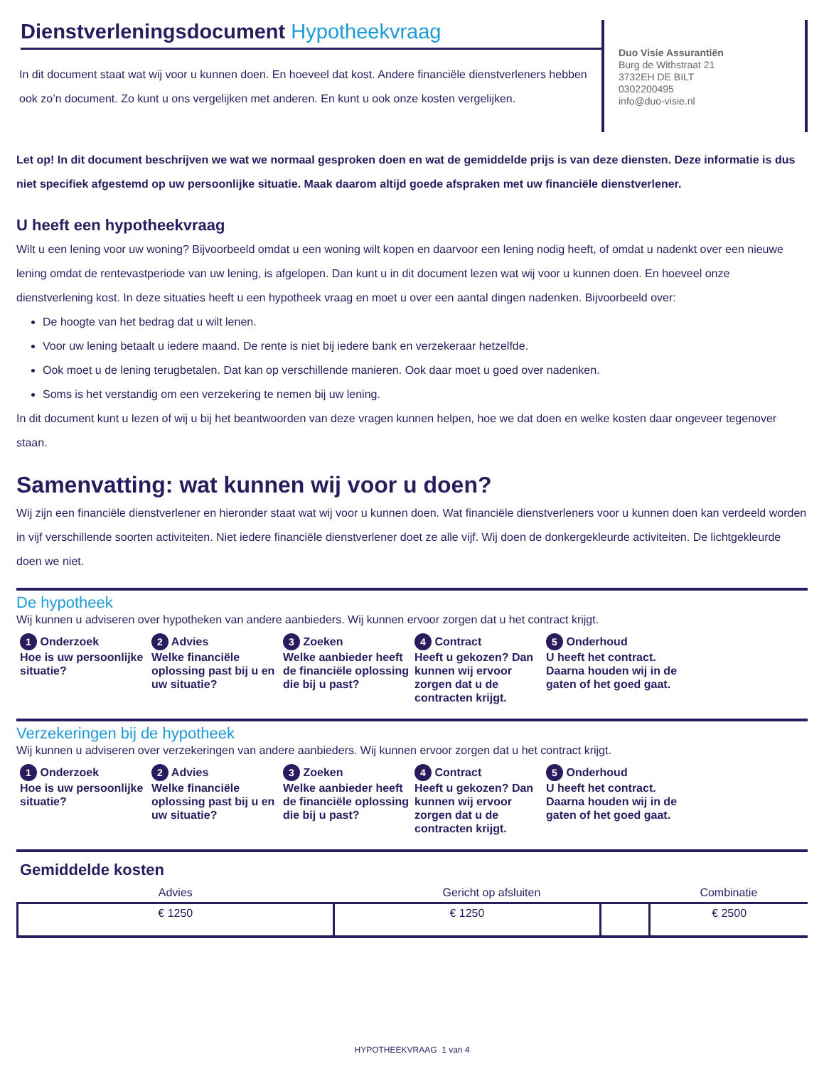Dienstverleningsdocument Hypotheekvraag
In dit document staat wat wij voor u kunnen doen. En hoeveel dat kost. Andere financiële dienstverleners hebben ook zo’n document. Zo kunt u ons vergelijken met anderen. En kunt u ook onze kosten vergelijken.
Duo Visie Assurantiën
Burg de Withstraat 21
3732EH DE BILT
0302200495
info@duo-visie.nl
Let op! In dit document beschrijven we wat we normaal gesproken doen en wat de gemiddelde prijs is van deze diensten. Deze informatie is dus niet specifiek afgestemd op uw persoonlijke situatie. Maak daarom altijd goede afspraken met uw financiële dienstverlener.
U heeft een hypotheekvraag
Wilt u een lening voor uw woning? Bijvoorbeeld omdat u een woning wilt kopen en daarvoor een lening nodig heeft, of omdat u nadenkt over een nieuwe lening omdat de rentevastperiode van uw lening, is afgelopen. Dan kunt u in dit document lezen wat wij voor u kunnen doen. En hoeveel onze dienstverlening kost. In deze situaties heeft u een hypotheek vraag en moet u over een aantal dingen nadenken. Bijvoorbeeld over:
De hoogte van het bedrag dat u wilt lenen.
Voor uw lening betaalt u iedere maand. De rente is niet bij iedere bank en verzekeraar hetzelfde.
Ook moet u de lening terugbetalen. Dat kan op verschillende manieren. Ook daar moet u goed over nadenken.
Soms is het verstandig om een verzekering te nemen bij uw lening.
In dit document kunt u lezen of wij u bij het beantwoorden van deze vragen kunnen helpen, hoe we dat doen en welke kosten daar ongeveer tegenover staan.
Samenvatting: wat kunnen wij voor u doen?
Wij zijn een financiële dienstverlener en hieronder staat wat wij voor u kunnen doen. Wat financiële dienstverleners voor u kunnen doen kan verdeeld worden in vijf verschillende soorten activiteiten. Niet iedere financiële dienstverlener doet ze alle vijf. Wij doen de donkergekleurde activiteiten. De lichtgekleurde doen we niet.
De hypotheek
Wij kunnen u adviseren over hypotheken van andere aanbieders. Wij kunnen ervoor zorgen dat u het contract krijgt.
1 Onderzoek
Hoe is uw persoonlijke situatie?
2 Advies
Welke financiële oplossing past bij u en uw situatie?
3 Zoeken
Welke aanbieder heeft de financiële oplossing die bij u past?
4 Contract
Heeft u gekozen? Dan kunnen wij ervoor zorgen dat u de contracten krijgt.
5 Onderhoud
U heeft het contract. Daarna houden wij in de gaten of het goed gaat.
Verzekeringen bij de hypotheek
Wij kunnen u adviseren over verzekeringen van andere aanbieders. Wij kunnen ervoor zorgen dat u het contract krijgt.
1 Onderzoek
Hoe is uw persoonlijke situatie?
2 Advies
Welke financiële oplossing past bij u en uw situatie?
3 Zoeken
Welke aanbieder heeft de financiële oplossing die bij u past?
4 Contract
Heeft u gekozen? Dan kunnen wij ervoor zorgen dat u de contracten krijgt.
5 Onderhoud
U heeft het contract. Daarna houden wij in de gaten of het goed gaat.
Gemiddelde kosten
| Advies | Gericht op afsluiten | | Combinatie |
| --- | --- | --- | --- |
| € 1250 | € 1250 | | € 2500 |
HYPOTHEEKVRAAG 1 van 4